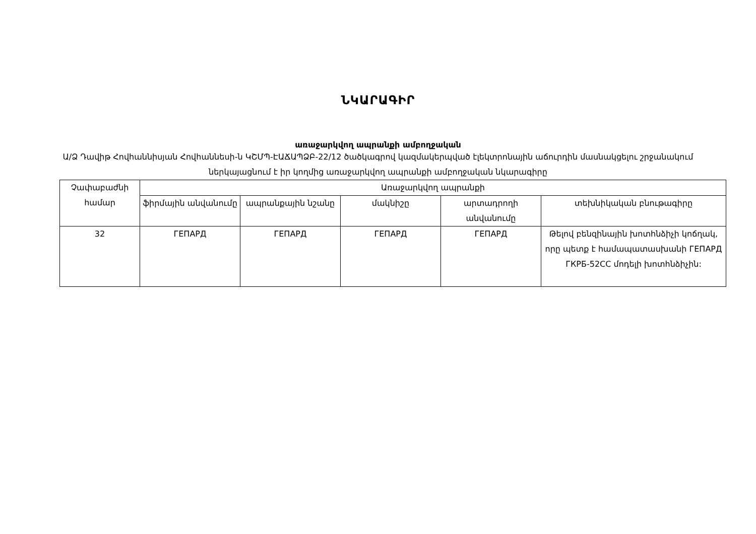ՆԿԱՐԱԳԻՐ
առաջարկվող ապրանքի ամբողջական
Ա/Ձ Դավիթ Հովհաննիսյան Հովհաննեսի-ն ԿՇՄՊ-ԷԱՃԱՊՁԲ-22/12 ծածկագրով կազմակերպված էլեկտրոնային աճուրդին մասնակցելու շրջանակում ներկայացնում է իր կողմից առաջարկվող ապրանքի ամբողջական նկարագիրը
| Չափաբաժնի համար | Առաջարկվող ապրանքի | | | | |
| --- | --- | --- | --- | --- | --- |
| | ֆիրմային անվանումը | ապրանքային նշանը | մակնիշը | արտադրողի անվանումը | տեխնիկական բնութագիրը |
| 32 | ГЕПАРД | ГЕПАРД | ГЕПАРД | ГЕПАРД | Թելով բենզինային խոտհնձիչի կոճղակ, որը պետք է համապատասխանի ГЕПАРД ГКРБ-52СС մոդելի խոտհնձիչին: |